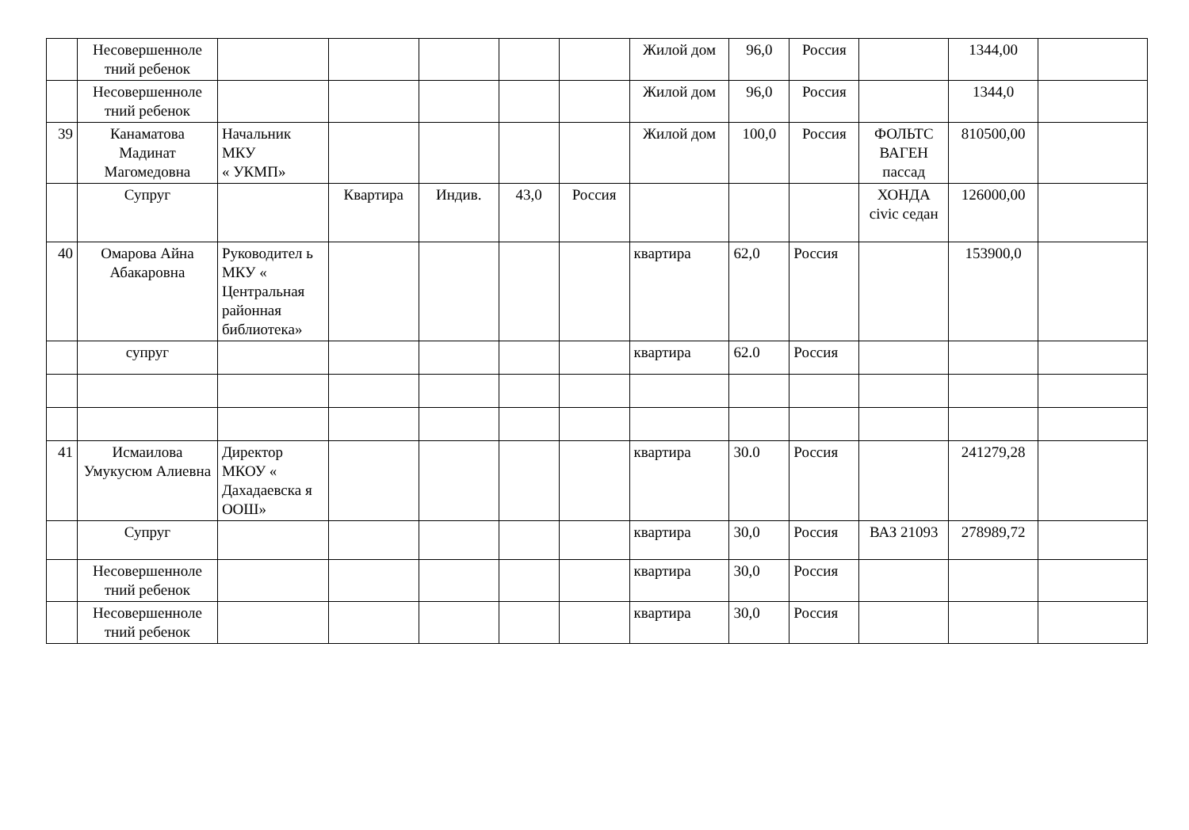| | Несовершенноле тний ребенок | | | | | | Жилой дом | 96,0 | Россия | | 1344,00 | |
| | Несовершенноле тний ребенок | | | | | | Жилой дом | 96,0 | Россия | | 1344,0 | |
| 39 | Канаматова Мадинат Магомедовна | Начальник МКУ « УКМП» | | | | | Жилой дом | 100,0 | Россия | ФОЛЬТС ВАГЕН пассад | 810500,00 | |
| | Супруг | | Квартира | Индив. | 43,0 | Россия | | | | ХОНДА civic седан | 126000,00 | |
| 40 | Омарова Айна Абакаровна | Руководител ь МКУ « Центральная районная библиотека» | | | | | квартира | 62,0 | Россия | | 153900,0 | |
| | супруг | | | | | | квартира | 62.0 | Россия | | | |
| 41 | Исмаилова Умукусюм Алиевна | Директор МКОУ « Дахадаевска я ООШ» | | | | | квартира | 30.0 | Россия | | 241279,28 | |
| | Супруг | | | | | | квартира | 30,0 | Россия | ВАЗ 21093 | 278989,72 | |
| | Несовершенноле тний ребенок | | | | | | квартира | 30,0 | Россия | | | |
| | Несовершенноле тний ребенок | | | | | | квартира | 30,0 | Россия | | | |